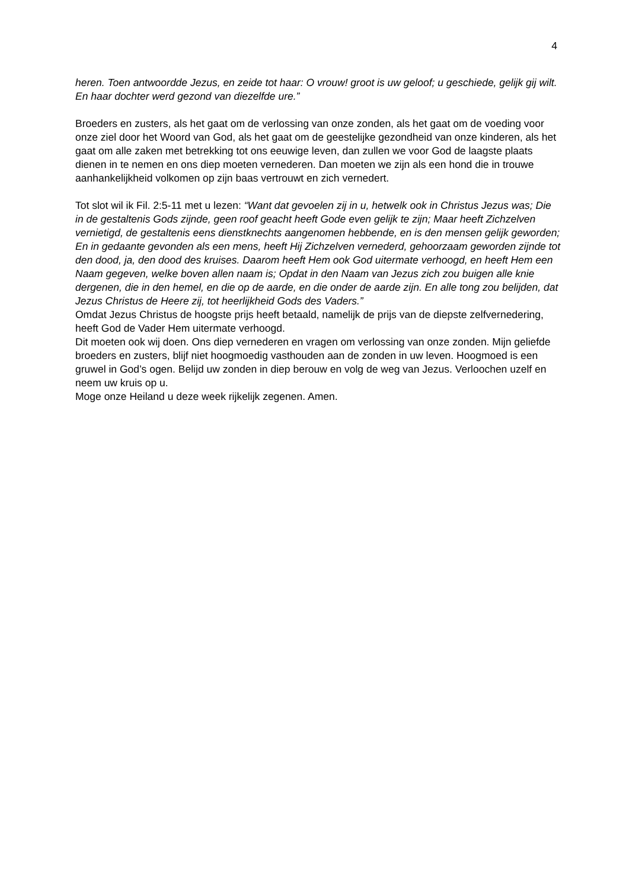4
heren. Toen antwoordde Jezus, en zeide tot haar: O vrouw! groot is uw geloof; u geschiede, gelijk gij wilt. En haar dochter werd gezond van diezelfde ure.”
Broeders en zusters, als het gaat om de verlossing van onze zonden, als het gaat om de voeding voor onze ziel door het Woord van God, als het gaat om de geestelijke gezondheid van onze kinderen, als het gaat om alle zaken met betrekking tot ons eeuwige leven, dan zullen we voor God de laagste plaats dienen in te nemen en ons diep moeten vernederen. Dan moeten we zijn als een hond die in trouwe aanhankelijkheid volkomen op zijn baas vertrouwt en zich vernedert.
Tot slot wil ik Fil. 2:5-11 met u lezen: “Want dat gevoelen zij in u, hetwelk ook in Christus Jezus was; Die in de gestaltenis Gods zijnde, geen roof geacht heeft Gode even gelijk te zijn; Maar heeft Zichzelven vernietigd, de gestaltenis eens dienstknechts aangenomen hebbende, en is den mensen gelijk geworden; En in gedaante gevonden als een mens, heeft Hij Zichzelven vernederd, gehoorzaam geworden zijnde tot den dood, ja, den dood des kruises. Daarom heeft Hem ook God uitermate verhoogd, en heeft Hem een Naam gegeven, welke boven allen naam is; Opdat in den Naam van Jezus zich zou buigen alle knie dergenen, die in den hemel, en die op de aarde, en die onder de aarde zijn. En alle tong zou belijden, dat Jezus Christus de Heere zij, tot heerlijkheid Gods des Vaders.”
Omdat Jezus Christus de hoogste prijs heeft betaald, namelijk de prijs van de diepste zelfvernedering, heeft God de Vader Hem uitermate verhoogd.
Dit moeten ook wij doen. Ons diep vernederen en vragen om verlossing van onze zonden. Mijn geliefde broeders en zusters, blijf niet hoogmoedig vasthouden aan de zonden in uw leven. Hoogmoed is een gruwel in God’s ogen. Belijd uw zonden in diep berouw en volg de weg van Jezus. Verloochen uzelf en neem uw kruis op u.
Moge onze Heiland u deze week rijkelijk zegenen. Amen.